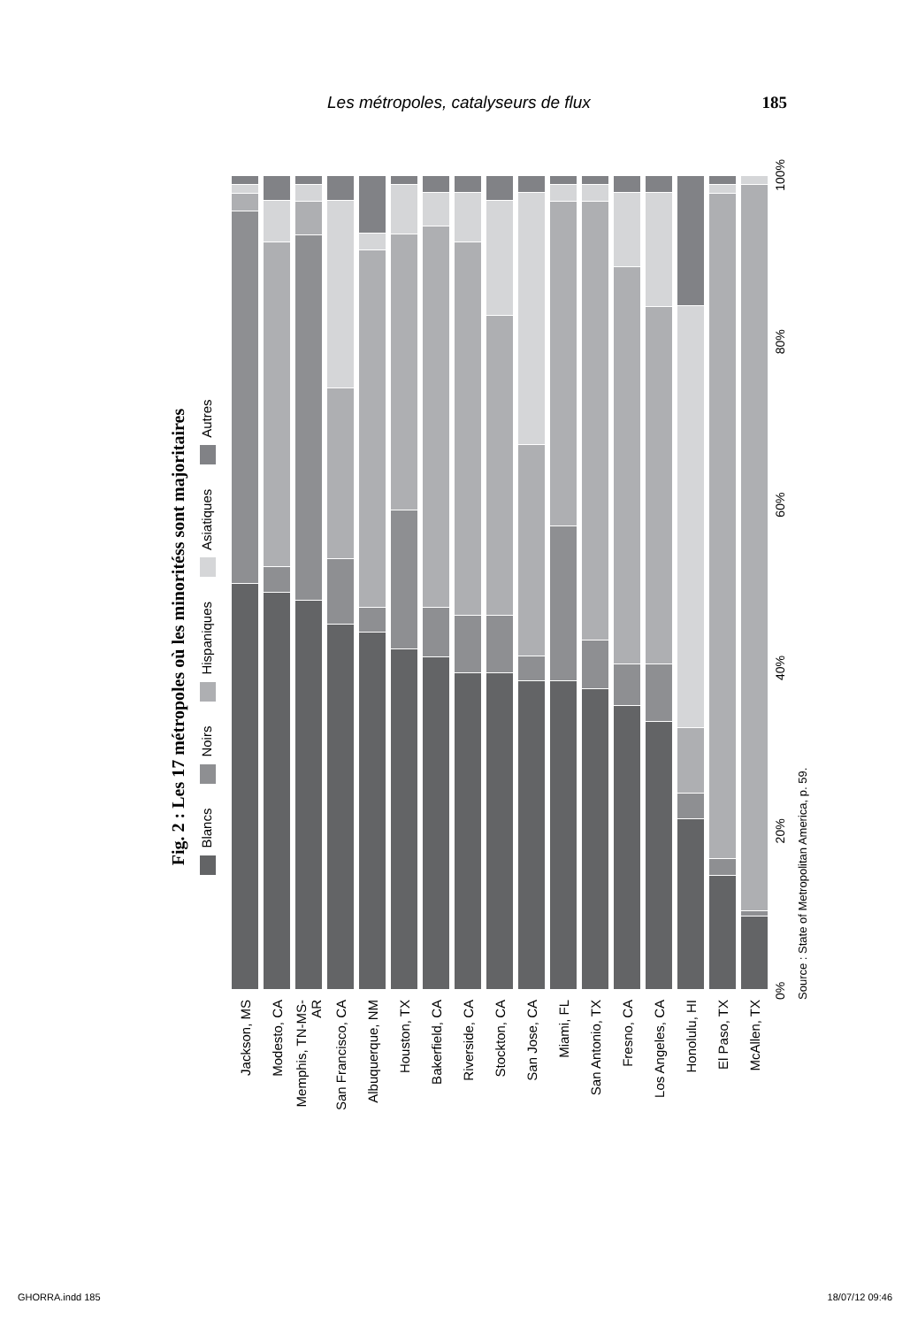Les métropoles, catalyseurs de flux 185
Fig. 2 : Les 17 métropoles où les minoritéss sont majoritaires
Blancs Noirs Hispaniques Asiatiques Autres
Jackson, MS
Modesto, CA
Memphis, TN-MS-AR
San Francisco, CA
Albuquerque, NM
Houston, TX
Bakerfield, CA
Riverside, CA
Stockton, CA
San Jose, CA
Miami, FL
San Antonio, TX
Fresno, CA
Los Angeles, CA
Honolulu, HI
El Paso, TX
McAllen, TX
0% 20% 40% 60% 80% 100%
Source : State of Metropolitan America, p. 59.
GHORRA.indd 185 18/07/12 09:46